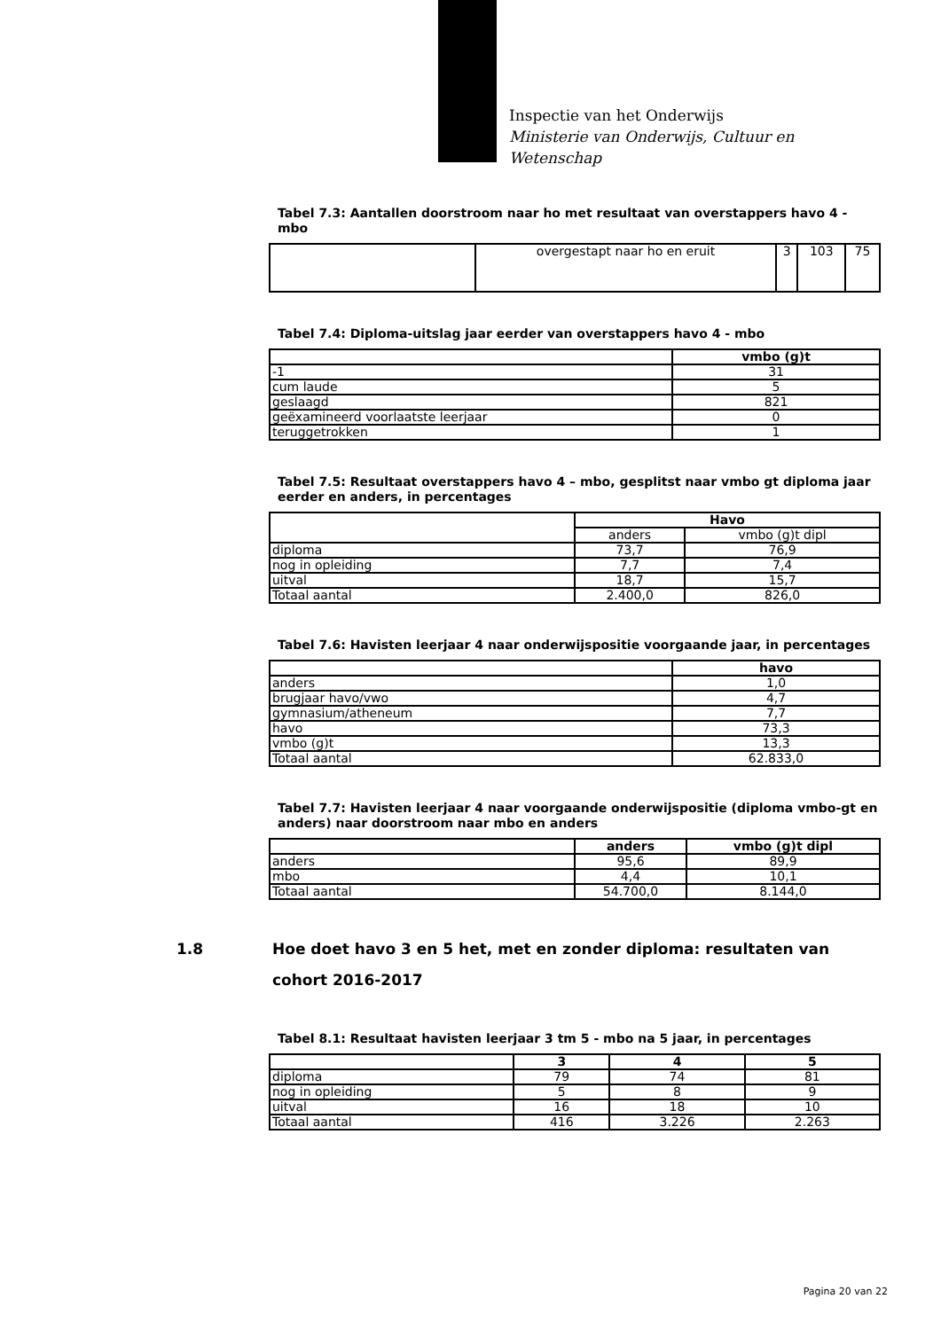Inspectie van het Onderwijs
Ministerie van Onderwijs, Cultuur en
Wetenschap
Tabel 7.3: Aantallen doorstroom naar ho met resultaat van overstappers havo 4 - mbo
| | overgestapt naar ho en eruit | 3 | 103 | 75 |
Tabel 7.4: Diploma-uitslag jaar eerder van overstappers havo 4 - mbo
| | vmbo (g)t |
| --- | --- |
| -1 | 31 |
| cum laude | 5 |
| geslaagd | 821 |
| geëxamineerd voorlaatste leerjaar | 0 |
| teruggetrokken | 1 |
Tabel 7.5: Resultaat overstappers havo 4 – mbo, gesplitst naar vmbo gt diploma jaar eerder en anders, in percentages
| | Havo | |
| --- | --- | --- |
| | anders | vmbo (g)t dipl |
| diploma | 73,7 | 76,9 |
| nog in opleiding | 7,7 | 7,4 |
| uitval | 18,7 | 15,7 |
| Totaal aantal | 2.400,0 | 826,0 |
Tabel 7.6: Havisten leerjaar 4 naar onderwijspositie voorgaande jaar, in percentages
| | havo |
| --- | --- |
| anders | 1,0 |
| brugjaar havo/vwo | 4,7 |
| gymnasium/atheneum | 7,7 |
| havo | 73,3 |
| vmbo (g)t | 13,3 |
| Totaal aantal | 62.833,0 |
Tabel 7.7: Havisten leerjaar 4 naar voorgaande onderwijspositie (diploma vmbo-gt en anders) naar doorstroom naar mbo en anders
| | anders | vmbo (g)t dipl |
| --- | --- | --- |
| anders | 95,6 | 89,9 |
| mbo | 4,4 | 10,1 |
| Totaal aantal | 54.700,0 | 8.144,0 |
1.8 Hoe doet havo 3 en 5 het, met en zonder diploma: resultaten van cohort 2016-2017
Tabel 8.1: Resultaat havisten leerjaar 3 tm 5 - mbo na 5 jaar, in percentages
| | 3 | 4 | 5 |
| --- | --- | --- | --- |
| diploma | 79 | 74 | 81 |
| nog in opleiding | 5 | 8 | 9 |
| uitval | 16 | 18 | 10 |
| Totaal aantal | 416 | 3.226 | 2.263 |
Pagina 20 van 22